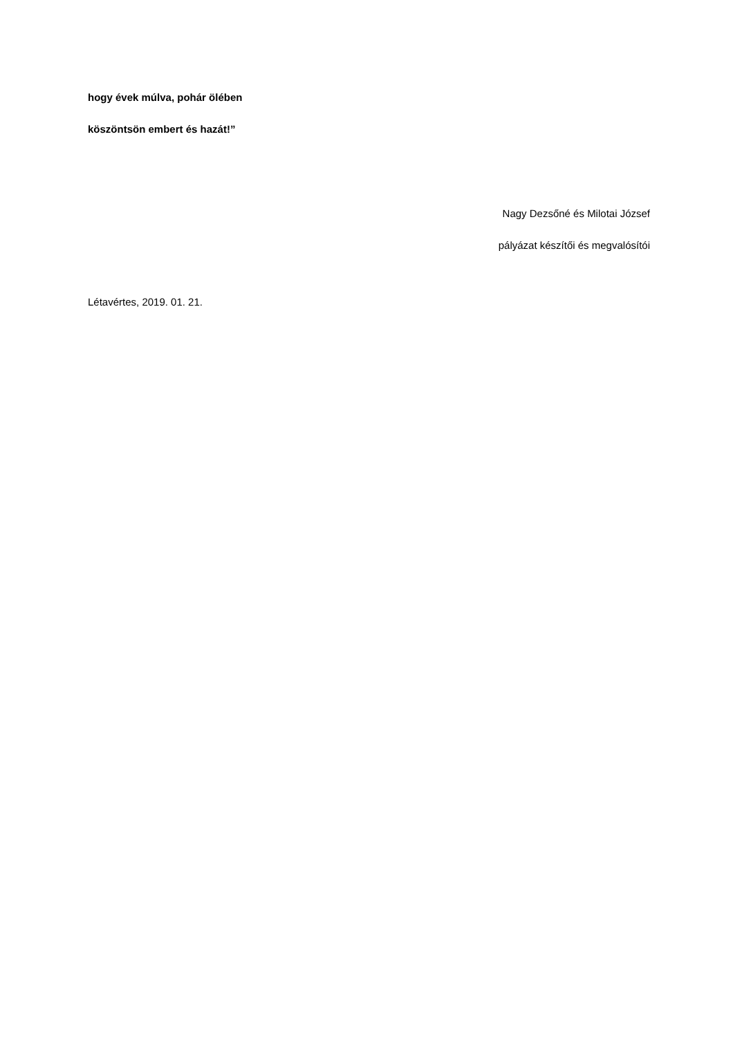hogy évek múlva, pohár ölében
köszöntsön embert és hazát!”
Nagy Dezsőné és Milotai József
pályázat készítői és megvalósítói
Létavértes, 2019. 01. 21.